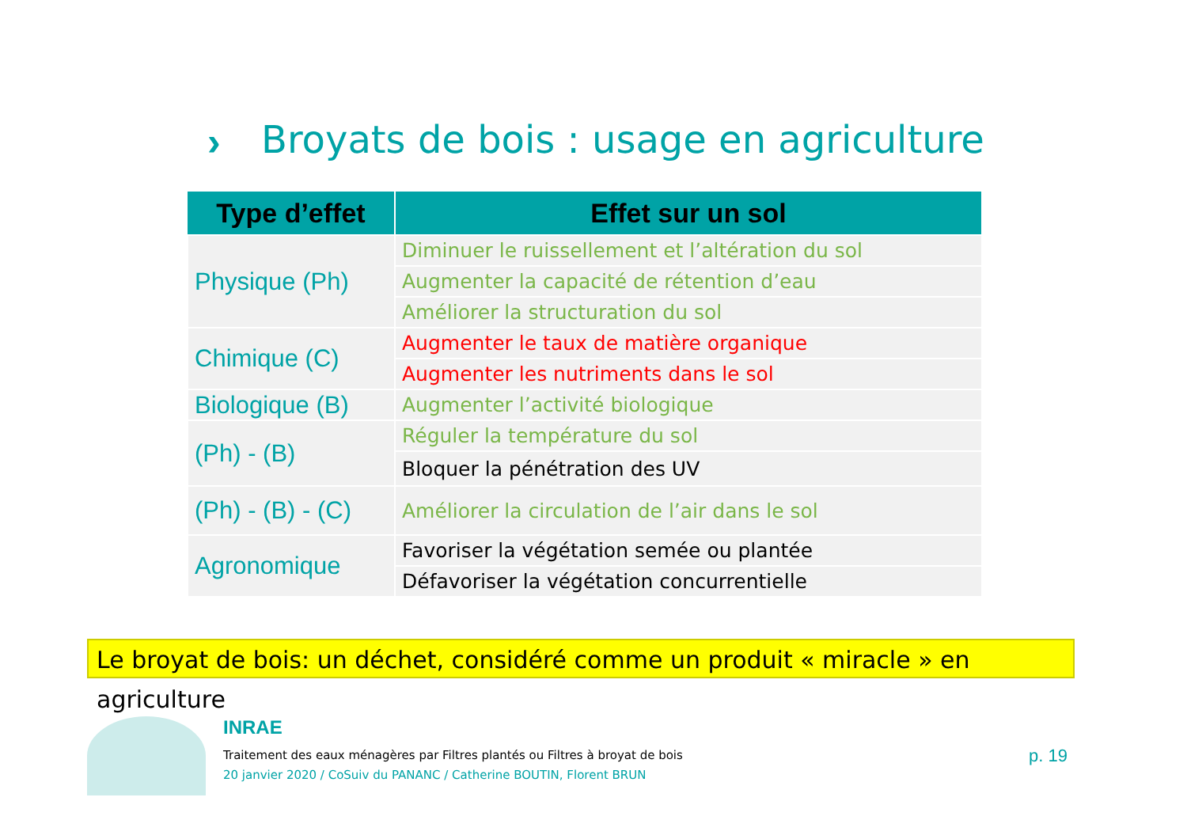›
Broyats de bois : usage en agriculture
| Type d’effet | Effet sur un sol |
| --- | --- |
| Physique (Ph) | Diminuer le ruissellement et l’altération du sol |
| | Augmenter la capacité de rétention d’eau |
| | Améliorer la structuration du sol |
| Chimique (C) | Augmenter le taux de matière organique |
| | Augmenter les nutriments dans le sol |
| Biologique (B) | Augmenter l’activité biologique |
| (Ph) - (B) | Réguler la température du sol |
| | Bloquer la pénétration des UV |
| (Ph) - (B) - (C) | Améliorer la circulation de l’air dans le sol |
| Agronomique | Favoriser la végétation semée ou plantée |
| | Défavoriser la végétation concurrentielle |
Le broyat de bois: un déchet, considéré comme un produit « miracle » en agriculture
INRAE
Traitement des eaux ménagères par Filtres plantés ou Filtres à broyat de bois
20 janvier 2020 / CoSuiv du PANANC / Catherine BOUTIN, Florent BRUN
p. 19